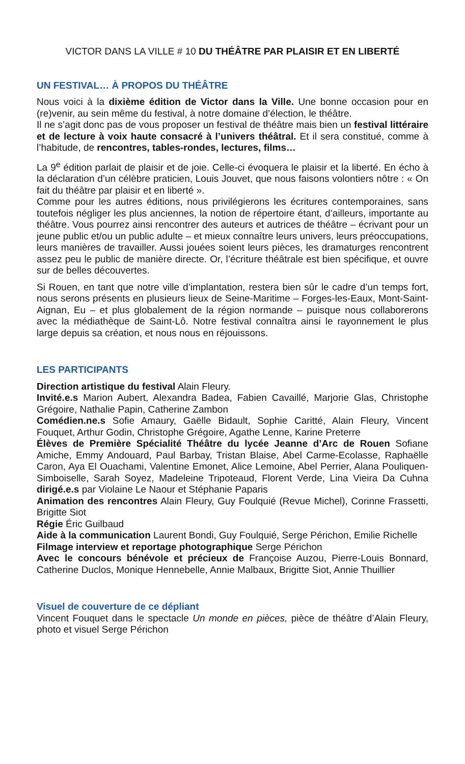VICTOR DANS LA VILLE # 10 DU THÉÂTRE PAR PLAISIR ET EN LIBERTÉ
UN FESTIVAL… À PROPOS DU THÉÂTRE
Nous voici à la dixième édition de Victor dans la Ville. Une bonne occasion pour en (re)venir, au sein même du festival, à notre domaine d’élection, le théâtre.
Il ne s’agit donc pas de vous proposer un festival de théâtre mais bien un festival littéraire et de lecture à voix haute consacré à l’univers théâtral. Et il sera constitué, comme à l’habitude, de rencontres, tables-rondes, lectures, films…
La 9<sup>e</sup> édition parlait de plaisir et de joie. Celle-ci évoquera le plaisir et la liberté. En écho à la déclaration d’un célèbre praticien, Louis Jouvet, que nous faisons volontiers nôtre : « On fait du théâtre par plaisir et en liberté ».
Comme pour les autres éditions, nous privilégierons les écritures contemporaines, sans toutefois négliger les plus anciennes, la notion de répertoire étant, d’ailleurs, importante au théâtre. Vous pourrez ainsi rencontrer des auteurs et autrices de théâtre – écrivant pour un jeune public et/ou un public adulte – et mieux connaître leurs univers, leurs préoccupations, leurs manières de travailler. Aussi jouées soient leurs pièces, les dramaturges rencontrent assez peu le public de manière directe. Or, l’écriture théâtrale est bien spécifique, et ouvre sur de belles découvertes.
Si Rouen, en tant que notre ville d’implantation, restera bien sûr le cadre d’un temps fort, nous serons présents en plusieurs lieux de Seine-Maritime – Forges-les-Eaux, Mont-Saint-Aignan, Eu – et plus globalement de la région normande – puisque nous collaborerons avec la médiathèque de Saint-Lô. Notre festival connaîtra ainsi le rayonnement le plus large depuis sa création, et nous nous en réjouissons.
LES PARTICIPANTS
Direction artistique du festival Alain Fleury.
Invité.e.s Marion Aubert, Alexandra Badea, Fabien Cavaillé, Marjorie Glas, Christophe Grégoire, Nathalie Papin, Catherine Zambon
Comédien.ne.s Sofie Amaury, Gaëlle Bidault, Sophie Caritté, Alain Fleury, Vincent Fouquet, Arthur Godin, Christophe Grégoire, Agathe Lenne, Karine Preterre
Élèves de Première Spécialité Théâtre du lycée Jeanne d’Arc de Rouen Sofiane Amiche, Emmy Andouard, Paul Barbay, Tristan Blaise, Abel Carme-Ecolasse, Raphaëlle Caron, Aya El Ouachami, Valentine Emonet, Alice Lemoine, Abel Perrier, Alana Pouliquen-Simboiselle, Sarah Soyez, Madeleine Tripoteaud, Florent Verde, Lina Vieira Da Cuhna dirigé.e.s par Violaine Le Naour et Stéphanie Paparis
Animation des rencontres Alain Fleury, Guy Foulquié (Revue Michel), Corinne Frassetti, Brigitte Siot
Régie Éric Guilbaud
Aide à la communication Laurent Bondi, Guy Foulquié, Serge Périchon, Emilie Richelle
Filmage interview et reportage photographique Serge Périchon
Avec le concours bénévole et précieux de Françoise Auzou, Pierre-Louis Bonnard, Catherine Duclos, Monique Hennebelle, Annie Malbaux, Brigitte Siot, Annie Thuillier
Visuel de couverture de ce dépliant
Vincent Fouquet dans le spectacle Un monde en pièces, pièce de théâtre d’Alain Fleury, photo et visuel Serge Périchon